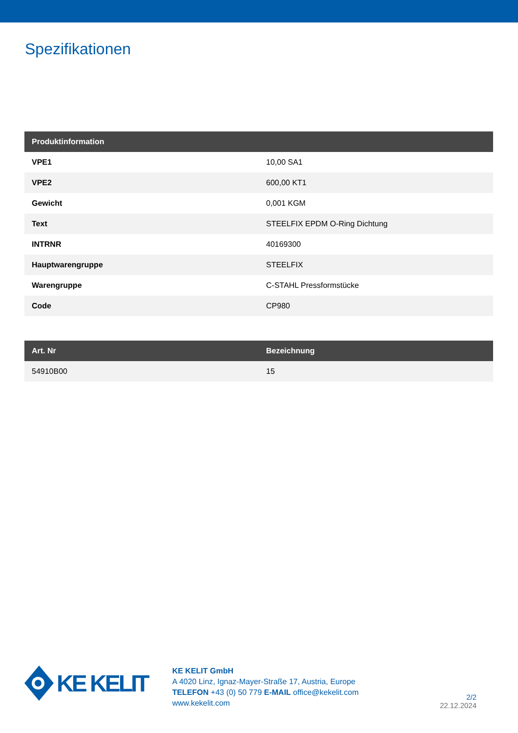Spezifikationen
| Produktinformation | |
| --- | --- |
| VPE1 | 10,00 SA1 |
| VPE2 | 600,00 KT1 |
| Gewicht | 0,001 KGM |
| Text | STEELFIX EPDM O-Ring Dichtung |
| INTRNR | 40169300 |
| Hauptwarengruppe | STEELFIX |
| Warengruppe | C-STAHL Pressformstücke |
| Code | CP980 |
| Art. Nr | Bezeichnung |
| --- | --- |
| 54910B00 | 15 |
KE KELIT
KE KELIT GmbH
A 4020 Linz, Ignaz-Mayer-Straße 17, Austria, Europe
TELEFON +43 (0) 50 779 E-MAIL office@kekelit.com
www.kekelit.com
2/2
22.12.2024